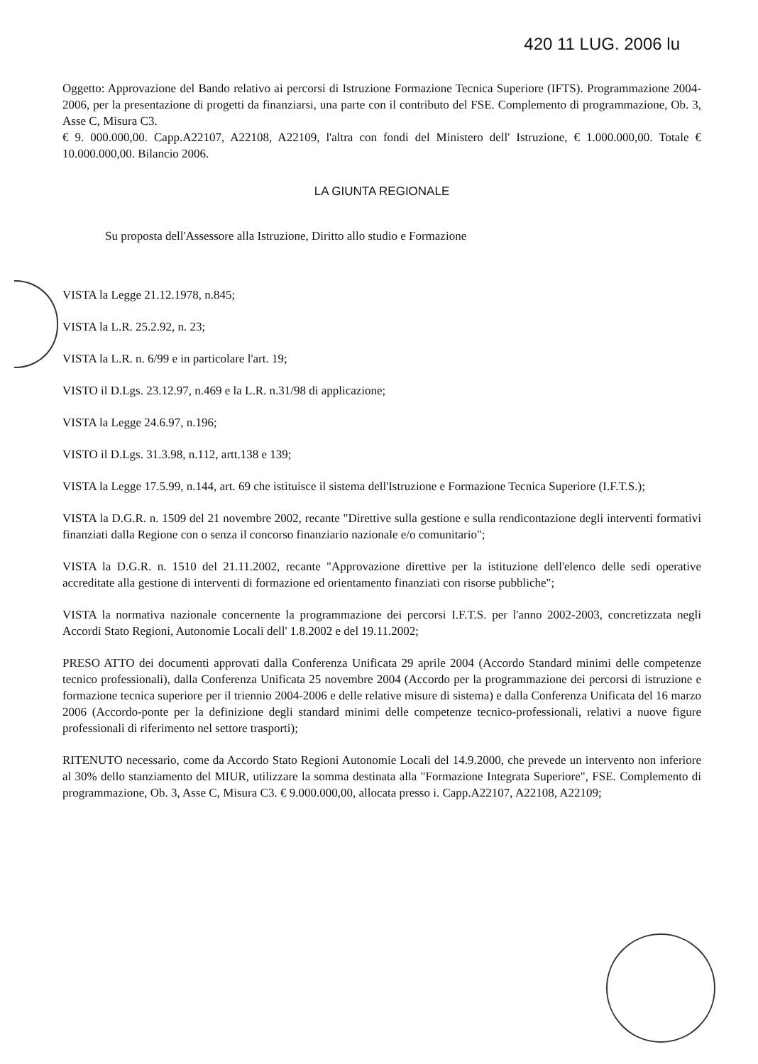420 11 LUG. 2006 lu
Oggetto: Approvazione del Bando relativo ai percorsi di Istruzione Formazione Tecnica Superiore (IFTS). Programmazione 2004-2006, per la presentazione di progetti da finanziarsi, una parte con il contributo del FSE. Complemento di programmazione, Ob. 3, Asse C, Misura C3.
€ 9. 000.000,00. Capp.A22107, A22108, A22109, l'altra con fondi del Ministero dell' Istruzione, € 1.000.000,00. Totale € 10.000.000,00. Bilancio 2006.
LA GIUNTA REGIONALE
Su proposta dell'Assessore alla Istruzione, Diritto allo studio e Formazione
VISTA la Legge 21.12.1978, n.845;
VISTA la L.R. 25.2.92, n. 23;
VISTA la L.R. n. 6/99 e in particolare l'art. 19;
VISTO il D.Lgs. 23.12.97, n.469 e la L.R. n.31/98 di applicazione;
VISTA la Legge 24.6.97, n.196;
VISTO il D.Lgs. 31.3.98, n.112, artt.138 e 139;
VISTA la Legge 17.5.99, n.144, art. 69 che istituisce il sistema dell'Istruzione e Formazione Tecnica Superiore (I.F.T.S.);
VISTA la D.G.R. n. 1509 del 21 novembre 2002, recante "Direttive sulla gestione e sulla rendicontazione degli interventi formativi finanziati dalla Regione con o senza il concorso finanziario nazionale e/o comunitario";
VISTA la D.G.R. n. 1510 del 21.11.2002, recante "Approvazione direttive per la istituzione dell'elenco delle sedi operative accreditate alla gestione di interventi di formazione ed orientamento finanziati con risorse pubbliche";
VISTA la normativa nazionale concernente la programmazione dei percorsi I.F.T.S. per l'anno 2002-2003, concretizzata negli Accordi Stato Regioni, Autonomie Locali dell' 1.8.2002 e del 19.11.2002;
PRESO ATTO dei documenti approvati dalla Conferenza Unificata 29 aprile 2004 (Accordo Standard minimi delle competenze tecnico professionali), dalla Conferenza Unificata 25 novembre 2004 (Accordo per la programmazione dei percorsi di istruzione e formazione tecnica superiore per il triennio 2004-2006 e delle relative misure di sistema) e dalla Conferenza Unificata del 16 marzo 2006 (Accordo-ponte per la definizione degli standard minimi delle competenze tecnico-professionali, relativi a nuove figure professionali di riferimento nel settore trasporti);
RITENUTO necessario, come da Accordo Stato Regioni Autonomie Locali del 14.9.2000, che prevede un intervento non inferiore al 30% dello stanziamento del MIUR, utilizzare la somma destinata alla "Formazione Integrata Superiore", FSE. Complemento di programmazione, Ob. 3, Asse C, Misura C3. € 9.000.000,00, allocata presso i. Capp.A22107, A22108, A22109;